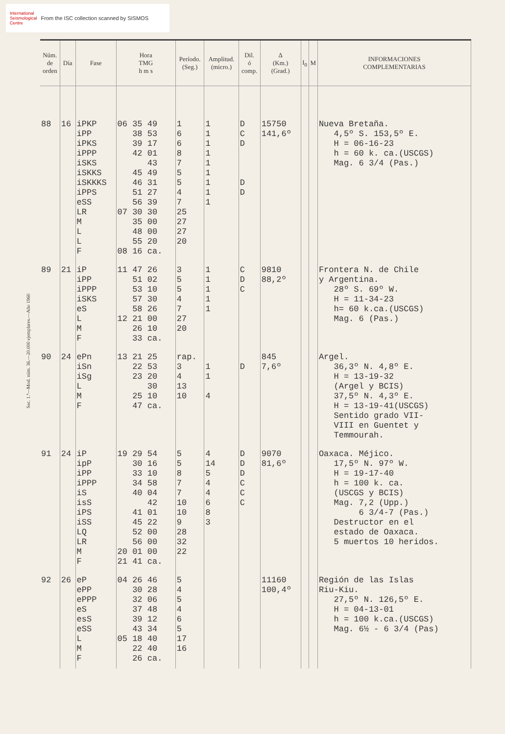International
Seismological
Centre
From the ISC collection scanned by SISMOS
Sec. 1.ª—Mod. núm. 36.—20.000 ejemplares.—Año 1960
| Núm. de orden | Día | Fase | Hora TMG h m s | Período. (Seg.) | Amplitud. (micro.) | Dil. ó comp. | Δ (Km.) (Grad.) | I<sub>0</sub> | M | INFORMACIONES COMPLEMENTARIAS |
| --- | --- | --- | --- | --- | --- | --- | --- | --- | --- | --- |
| 88 | 16 | iPKP iPP iPKS iPPP iSKS iSKKS iSKKKS iPPS eSS LR M L L F | 06 35 49 38 53 39 17 42 01 43 45 49 46 31 51 27 56 39 07 30 30 35 00 48 00 55 20 08 16 ca. | 1 6 6 8 7 5 5 4 7 25 27 27 20 | 1 1 1 1 1 1 1 1 1 | D C D D D | 15750 141,6º | | | Nueva Bretaña. 4,5º S. 153,5º E. H = 06-16-23 h = 60 k. ca.(USCGS) Mag. 6 3/4 (Pas.) |
| 89 | 21 | iP iPP iPPP iSKS eS L M F | 11 47 26 51 02 53 10 57 30 58 26 12 21 00 26 10 33 ca. | 3 5 5 4 7 27 20 | 1 1 1 1 1 | C D C | 9810 88,2º | | | Frontera N. de Chile y Argentina. 28º S. 69º W. H = 11-34-23 h= 60 k.ca.(USCGS) Mag. 6 (Pas.) |
| 90 | 24 | ePn iSn iSg L M F | 13 21 25 22 53 23 20 30 25 10 47 ca. | rap. 3 4 13 10 | 1 1 4 | D | 845 7,6º | | | Argel. 36,3º N. 4,8º E. H = 13-19-32 (Argel y BCIS) 37,5º N. 4,3º E. H = 13-19-41(USCGS) Sentido grado VII- VIII en Guentet y Temmourah. |
| 91 | 24 | iP ipP iPP iPPP iS isS iPS iSS LQ LR M F | 19 29 54 30 16 33 10 34 58 40 04 42 41 01 45 22 52 00 56 00 20 01 00 21 41 ca. | 5 5 8 7 7 10 10 9 28 32 22 | 4 14 5 4 4 6 8 3 | D D D C C C | 9070 81,6º | | | Oaxaca. Méjico. 17,5º N. 97º W. H = 19-17-40 h = 100 k. ca. (USCGS y BCIS) Mag. 7,2 (Upp.) 6 3/4-7 (Pas.) Destructor en el estado de Oaxaca. 5 muertos 10 heridos. |
| 92 | 26 | eP ePP ePPP eS esS eSS L M F | 04 26 46 30 28 32 06 37 48 39 12 43 34 05 18 40 22 40 26 ca. | 5 4 5 4 6 5 17 16 | | | 11160 100,4º | | | Región de las Islas Riu-Kiu. 27,5º N. 126,5º E. H = 04-13-01 h = 100 k.ca.(USCGS) Mag. 6½ - 6 3/4 (Pas) |